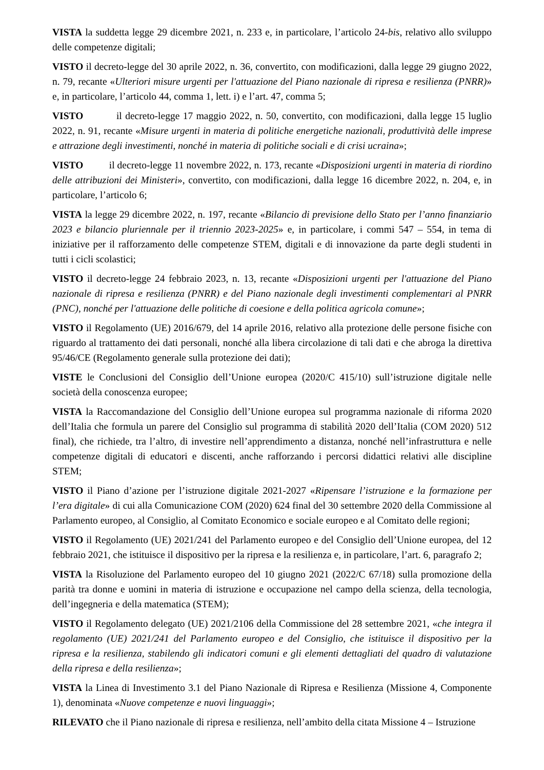VISTA la suddetta legge 29 dicembre 2021, n. 233 e, in particolare, l’articolo 24-bis, relativo allo sviluppo delle competenze digitali;
VISTO il decreto-legge del 30 aprile 2022, n. 36, convertito, con modificazioni, dalla legge 29 giugno 2022, n. 79, recante «Ulteriori misure urgenti per l'attuazione del Piano nazionale di ripresa e resilienza (PNRR)» e, in particolare, l’articolo 44, comma 1, lett. i) e l’art. 47, comma 5;
VISTO il decreto-legge 17 maggio 2022, n. 50, convertito, con modificazioni, dalla legge 15 luglio 2022, n. 91, recante «Misure urgenti in materia di politiche energetiche nazionali, produttività delle imprese e attrazione degli investimenti, nonché in materia di politiche sociali e di crisi ucraina»;
VISTO il decreto-legge 11 novembre 2022, n. 173, recante «Disposizioni urgenti in materia di riordino delle attribuzioni dei Ministeri», convertito, con modificazioni, dalla legge 16 dicembre 2022, n. 204, e, in particolare, l’articolo 6;
VISTA la legge 29 dicembre 2022, n. 197, recante «Bilancio di previsione dello Stato per l’anno finanziario 2023 e bilancio pluriennale per il triennio 2023-2025» e, in particolare, i commi 547 – 554, in tema di iniziative per il rafforzamento delle competenze STEM, digitali e di innovazione da parte degli studenti in tutti i cicli scolastici;
VISTO il decreto-legge 24 febbraio 2023, n. 13, recante «Disposizioni urgenti per l'attuazione del Piano nazionale di ripresa e resilienza (PNRR) e del Piano nazionale degli investimenti complementari al PNRR (PNC), nonché per l'attuazione delle politiche di coesione e della politica agricola comune»;
VISTO il Regolamento (UE) 2016/679, del 14 aprile 2016, relativo alla protezione delle persone fisiche con riguardo al trattamento dei dati personali, nonché alla libera circolazione di tali dati e che abroga la direttiva 95/46/CE (Regolamento generale sulla protezione dei dati);
VISTE le Conclusioni del Consiglio dell’Unione europea (2020/C 415/10) sull’istruzione digitale nelle società della conoscenza europee;
VISTA la Raccomandazione del Consiglio dell’Unione europea sul programma nazionale di riforma 2020 dell’Italia che formula un parere del Consiglio sul programma di stabilità 2020 dell’Italia (COM 2020) 512 final), che richiede, tra l’altro, di investire nell’apprendimento a distanza, nonché nell’infrastruttura e nelle competenze digitali di educatori e discenti, anche rafforzando i percorsi didattici relativi alle discipline STEM;
VISTO il Piano d’azione per l’istruzione digitale 2021-2027 «Ripensare l’istruzione e la formazione per l’era digitale» di cui alla Comunicazione COM (2020) 624 final del 30 settembre 2020 della Commissione al Parlamento europeo, al Consiglio, al Comitato Economico e sociale europeo e al Comitato delle regioni;
VISTO il Regolamento (UE) 2021/241 del Parlamento europeo e del Consiglio dell’Unione europea, del 12 febbraio 2021, che istituisce il dispositivo per la ripresa e la resilienza e, in particolare, l’art. 6, paragrafo 2;
VISTA la Risoluzione del Parlamento europeo del 10 giugno 2021 (2022/C 67/18) sulla promozione della parità tra donne e uomini in materia di istruzione e occupazione nel campo della scienza, della tecnologia, dell’ingegneria e della matematica (STEM);
VISTO il Regolamento delegato (UE) 2021/2106 della Commissione del 28 settembre 2021, «che integra il regolamento (UE) 2021/241 del Parlamento europeo e del Consiglio, che istituisce il dispositivo per la ripresa e la resilienza, stabilendo gli indicatori comuni e gli elementi dettagliati del quadro di valutazione della ripresa e della resilienza»;
VISTA la Linea di Investimento 3.1 del Piano Nazionale di Ripresa e Resilienza (Missione 4, Componente 1), denominata «Nuove competenze e nuovi linguaggi»;
RILEVATO che il Piano nazionale di ripresa e resilienza, nell’ambito della citata Missione 4 – Istruzione